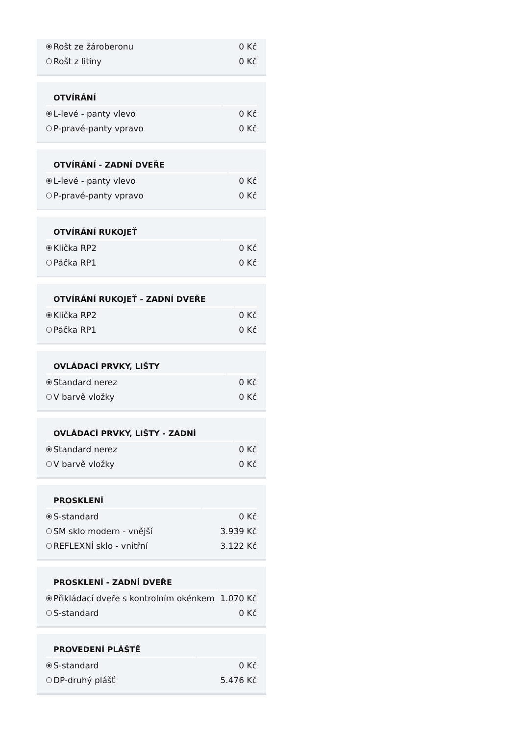| | Rošt ze žároberonu | 0 Kč |
| | Rošt z litiny | 0 Kč |
| | OTVÍRÁNÍ | |
| --- | --- | --- |
| | L-levé - panty vlevo | 0 Kč |
| | P-pravé-panty vpravo | 0 Kč |
| | OTVÍRÁNÍ - ZADNÍ DVEŘE | |
| --- | --- | --- |
| | L-levé - panty vlevo | 0 Kč |
| | P-pravé-panty vpravo | 0 Kč |
| | OTVÍRÁNÍ RUKOJEŤ | |
| --- | --- | --- |
| | Klička RP2 | 0 Kč |
| | Páčka RP1 | 0 Kč |
| | OTVÍRÁNÍ RUKOJEŤ - ZADNÍ DVEŘE | |
| --- | --- | --- |
| | Klička RP2 | 0 Kč |
| | Páčka RP1 | 0 Kč |
| | OVLÁDACÍ PRVKY, LIŠTY | |
| --- | --- | --- |
| | Standard nerez | 0 Kč |
| | V barvě vložky | 0 Kč |
| | OVLÁDACÍ PRVKY, LIŠTY - ZADNÍ | |
| --- | --- | --- |
| | Standard nerez | 0 Kč |
| | V barvě vložky | 0 Kč |
| | PROSKLENÍ | |
| --- | --- | --- |
| | S-standard | 0 Kč |
| | SM sklo modern - vnější | 3.939 Kč |
| | REFLEXNÍ sklo - vnitřní | 3.122 Kč |
| | PROSKLENÍ - ZADNÍ DVEŘE | |
| --- | --- | --- |
| | Přikládací dveře s kontrolním okénkem | 1.070 Kč |
| | S-standard | 0 Kč |
| | PROVEDENÍ PLÁŠTĚ | |
| --- | --- | --- |
| | S-standard | 0 Kč |
| | DP-druhý plášť | 5.476 Kč |